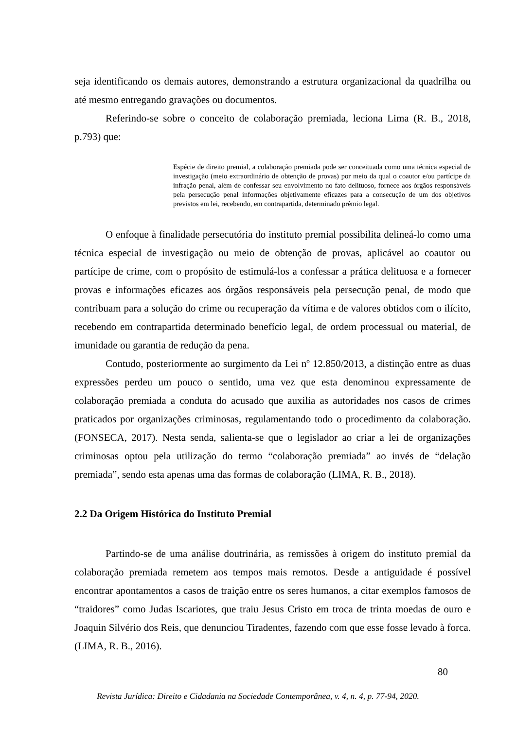seja identificando os demais autores, demonstrando a estrutura organizacional da quadrilha ou até mesmo entregando gravações ou documentos.
Referindo-se sobre o conceito de colaboração premiada, leciona Lima (R. B., 2018, p.793) que:
Espécie de direito premial, a colaboração premiada pode ser conceituada como uma técnica especial de investigação (meio extraordinário de obtenção de provas) por meio da qual o coautor e/ou partícipe da infração penal, além de confessar seu envolvimento no fato delituoso, fornece aos órgãos responsáveis pela persecução penal informações objetivamente eficazes para a consecução de um dos objetivos previstos em lei, recebendo, em contrapartida, determinado prêmio legal.
O enfoque à finalidade persecutória do instituto premial possibilita delineá-lo como uma técnica especial de investigação ou meio de obtenção de provas, aplicável ao coautor ou partícipe de crime, com o propósito de estimulá-los a confessar a prática delituosa e a fornecer provas e informações eficazes aos órgãos responsáveis pela persecução penal, de modo que contribuam para a solução do crime ou recuperação da vítima e de valores obtidos com o ilícito, recebendo em contrapartida determinado benefício legal, de ordem processual ou material, de imunidade ou garantia de redução da pena.
Contudo, posteriormente ao surgimento da Lei nº 12.850/2013, a distinção entre as duas expressões perdeu um pouco o sentido, uma vez que esta denominou expressamente de colaboração premiada a conduta do acusado que auxilia as autoridades nos casos de crimes praticados por organizações criminosas, regulamentando todo o procedimento da colaboração. (FONSECA, 2017). Nesta senda, salienta-se que o legislador ao criar a lei de organizações criminosas optou pela utilização do termo “colaboração premiada” ao invés de “delação premiada”, sendo esta apenas uma das formas de colaboração (LIMA, R. B., 2018).
2.2 Da Origem Histórica do Instituto Premial
Partindo-se de uma análise doutrinária, as remissões à origem do instituto premial da colaboração premiada remetem aos tempos mais remotos. Desde a antiguidade é possível encontrar apontamentos a casos de traição entre os seres humanos, a citar exemplos famosos de “traidores” como Judas Iscariotes, que traiu Jesus Cristo em troca de trinta moedas de ouro e Joaquin Silvério dos Reis, que denunciou Tiradentes, fazendo com que esse fosse levado à forca. (LIMA, R. B., 2016).
80
Revista Jurídica: Direito e Cidadania na Sociedade Contemporânea, v. 4, n. 4, p. 77-94, 2020.